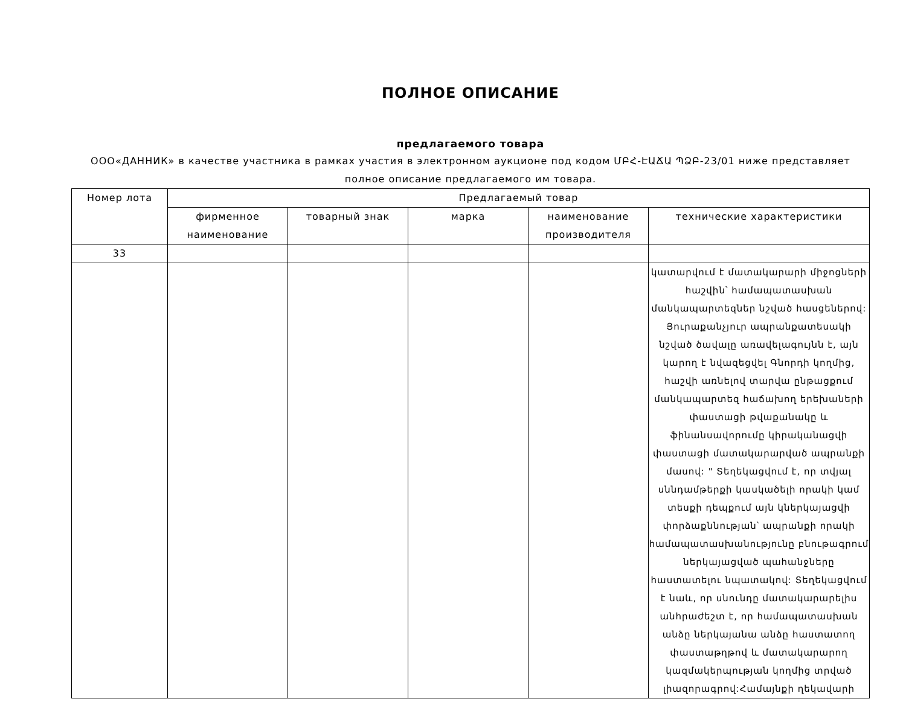ПОЛНОЕ ОПИСАНИЕ
предлагаемого товара
ООО«ДАННИК» в качестве участника в рамках участия в электронном аукционе под кодом ՄԲՀ-ԷԱՃԱ ՊՁԲ-23/01 ниже представляет полное описание предлагаемого им товара.
| Номер лота | Предлагаемый товар | | | | |
| --- | --- | --- | --- | --- | --- |
| | фирменное наименование | товарный знак | марка | наименование производителя | технические характеристики |
| 33 | | | | | |
| | | | | | կատարվում է մատակարարի միջոցների հաշվին՝ համապատասխան մանկապարտեզներ նշված հասցեներով: Յուրաքանչյուր ապրանքատեսակի նշված ծավալը առավելագույնն է, այն կարող է նվազեցվել Գնորդի կողմից, հաշվի առնելով տարվա ընթացքում մանկապարտեզ հաճախող երեխաների փաստացի թվաքանակը և ֆինանսավորումը կիրականացվի փաստացի մատակարարված ապրանքի մասով: " Տեղեկացվում է, որ տվյալ սննդամթերքի կասկածելի որակի կամ տեսքի դեպքում այն կներկայացվի փորձաքննության՝ ապրանքի որակի համապատասխանությունը բնութագրում ներկայացված պահանջները հաստատելու նպատակով: Տեղեկացվում է նաև, որ սնունդը մատակարարելիս անհրաժեշտ է, որ համապատասխան անձը ներկայանա անձը հաստատող փաստաթղթով և մատակարարող կազմակերպության կողմից տրված լիազորագրով:Համայնքի ղեկավարի |